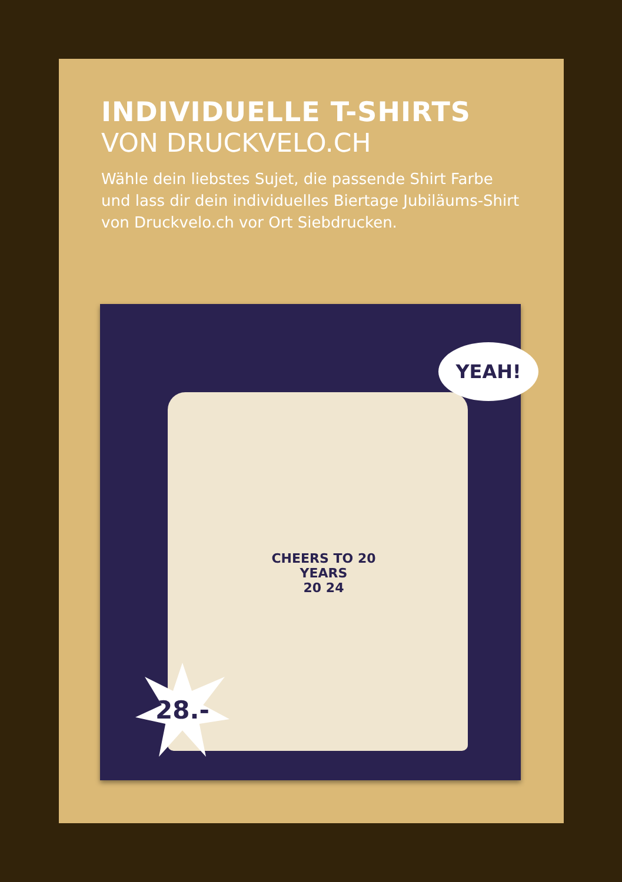INDIVIDUELLE T-SHIRTS
VON DRUCKVELO.CH
Wähle dein liebstes Sujet, die passende Shirt Farbe und lass dir dein individuelles Biertage Jubiläums-Shirt von Druckvelo.ch vor Ort Siebdrucken.
CHEERS TO 20 YEARS
20 24
YEAH!
28.-